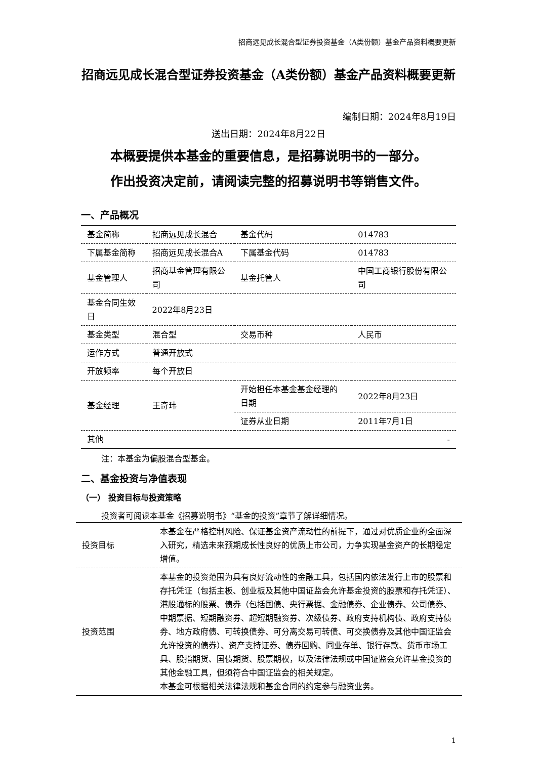招商远见成长混合型证券投资基金（A类份额）基金产品资料概要更新
招商远见成长混合型证券投资基金（A类份额）基金产品资料概要更新
编制日期：2024年8月19日
送出日期：2024年8月22日
本概要提供本基金的重要信息，是招募说明书的一部分。
作出投资决定前，请阅读完整的招募说明书等销售文件。
一、产品概况
| 基金简称 | 招商远见成长混合 | 基金代码 | 014783 |
| 下属基金简称 | 招商远见成长混合A | 下属基金代码 | 014783 |
| 基金管理人 | 招商基金管理有限公司 | 基金托管人 | 中国工商银行股份有限公司 |
| 基金合同生效日 | 2022年8月23日 | | |
| 基金类型 | 混合型 | 交易币种 | 人民币 |
| 运作方式 | 普通开放式 | | |
| 开放频率 | 每个开放日 | | |
| 基金经理 | 王奇玮 | 开始担任本基金基金经理的日期 | 2022年8月23日 |
| | | 证券从业日期 | 2011年7月1日 |
| 其他 | | | - |
注：本基金为偏股混合型基金。
二、基金投资与净值表现
（一） 投资目标与投资策略
投资者可阅读本基金《招募说明书》“基金的投资”章节了解详细情况。
| 投资目标 | 本基金在严格控制风险、保证基金资产流动性的前提下，通过对优质企业的全面深入研究，精选未来预期成长性良好的优质上市公司，力争实现基金资产的长期稳定增值。 |
| 投资范围 | 本基金的投资范围为具有良好流动性的金融工具，包括国内依法发行上市的股票和存托凭证（包括主板、创业板及其他中国证监会允许基金投资的股票和存托凭证）、港股通标的股票、债券（包括国债、央行票据、金融债券、企业债券、公司债券、中期票据、短期融资券、超短期融资券、次级债券、政府支持机构债、政府支持债券、地方政府债、可转换债券、可分离交易可转债、可交换债券及其他中国证监会允许投资的债券）、资产支持证券、债券回购、同业存单、银行存款、货币市场工具、股指期货、国债期货、股票期权，以及法律法规或中国证监会允许基金投资的其他金融工具，但须符合中国证监会的相关规定。 本基金可根据相关法律法规和基金合同的约定参与融资业务。 |
1